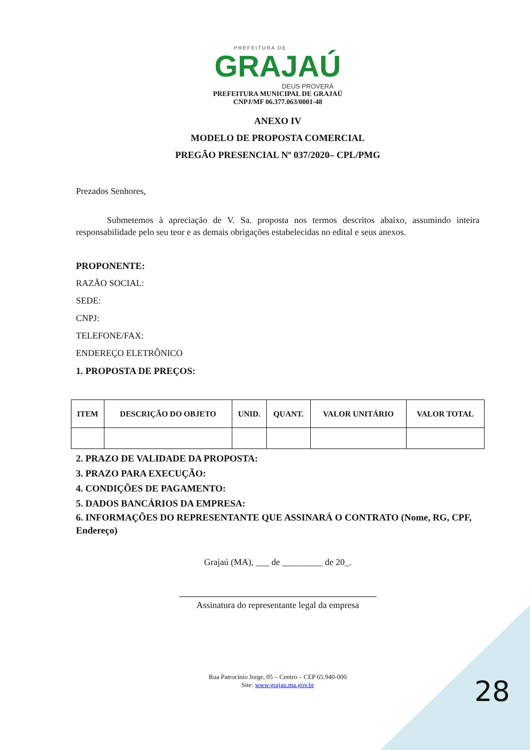PREFEITURA DE
GRAJAÚ
DEUS PROVERÁ
PREFEITURA MUNICIPAL DE GRAJAÚ
CNPJ/MF 06.377.063/0001-48
ANEXO IV
MODELO DE PROPOSTA COMERCIAL
PREGÃO PRESENCIAL Nº 037/2020– CPL/PMG
Prezados Senhores,
Submetemos à apreciação de V. Sa. proposta nos termos descritos abaixo, assumindo inteira responsabilidade pelo seu teor e as demais obrigações estabelecidas no edital e seus anexos.
PROPONENTE:
RAZÃO SOCIAL:
SEDE:
CNPJ:
TELEFONE/FAX:
ENDEREÇO ELETRÔNICO
1. PROPOSTA DE PREÇOS:
| ITEM | DESCRIÇÃO DO OBJETO | UNID. | QUANT. | VALOR UNITÁRIO | VALOR TOTAL |
| --- | --- | --- | --- | --- | --- |
2. PRAZO DE VALIDADE DA PROPOSTA:
3. PRAZO PARA EXECUÇÃO:
4. CONDIÇÕES DE PAGAMENTO:
5. DADOS BANCÁRIOS DA EMPRESA:
6. INFORMAÇÕES DO REPRESENTANTE QUE ASSINARÁ O CONTRATO (Nome, RG, CPF, Endereço)
Grajaú (MA), ___ de _________ de 20_.
Assinatura do representante legal da empresa
Rua Patrocínio Jorge, 05 – Centro – CEP 65.940-000
Site: www.grajau.ma.gov.br
28